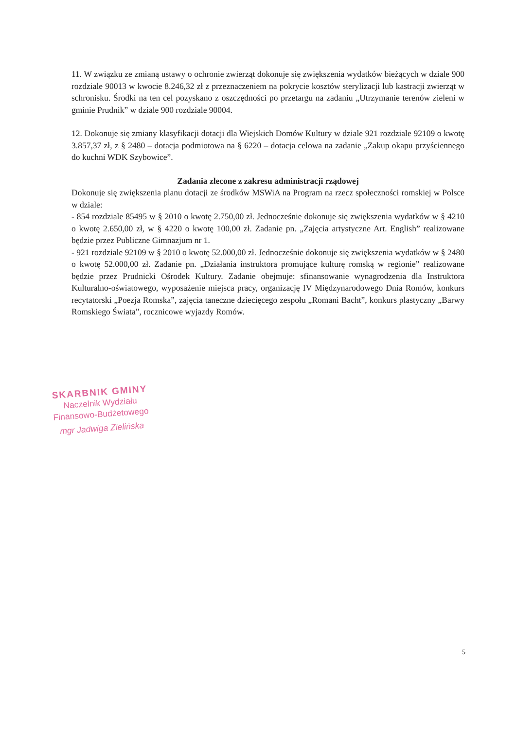11. W związku ze zmianą ustawy o ochronie zwierząt dokonuje się zwiększenia wydatków bieżących w dziale 900 rozdziale 90013 w kwocie 8.246,32 zł z przeznaczeniem na pokrycie kosztów sterylizacji lub kastracji zwierząt w schronisku. Środki na ten cel pozyskano z oszczędności po przetargu na zadaniu „Utrzymanie terenów zieleni w gminie Prudnik” w dziale 900 rozdziale 90004.
12. Dokonuje się zmiany klasyfikacji dotacji dla Wiejskich Domów Kultury w dziale 921 rozdziale 92109 o kwotę 3.857,37 zł, z § 2480 – dotacja podmiotowa na § 6220 – dotacja celowa na zadanie „Zakup okapu przyściennego do kuchni WDK Szybowice”.
Zadania zlecone z zakresu administracji rządowej
Dokonuje się zwiększenia planu dotacji ze środków MSWiA na Program na rzecz społeczności romskiej w Polsce w dziale:
- 854 rozdziale 85495 w § 2010 o kwotę 2.750,00 zł. Jednocześnie dokonuje się zwiększenia wydatków w § 4210 o kwotę 2.650,00 zł, w § 4220 o kwotę 100,00 zł. Zadanie pn. „Zajęcia artystyczne Art. English” realizowane będzie przez Publiczne Gimnazjum nr 1.
- 921 rozdziale 92109 w § 2010 o kwotę 52.000,00 zł. Jednocześnie dokonuje się zwiększenia wydatków w § 2480 o kwotę 52.000,00 zł. Zadanie pn. „Działania instruktora promujące kulturę romską w regionie” realizowane będzie przez Prudnicki Ośrodek Kultury. Zadanie obejmuje: sfinansowanie wynagrodzenia dla Instruktora Kulturalno-oświatowego, wyposażenie miejsca pracy, organizację IV Międzynarodowego Dnia Romów, konkurs recytatorski „Poezja Romska”, zajęcia taneczne dziecięcego zespołu „Romani Bacht”, konkurs plastyczny „Barwy Romskiego Świata”, rocznicowe wyjazdy Romów.
SKARBNIK GMINY
Naczelnik Wydziału
Finansowo-Budżetowego
mgr Jadwiga Zielińska
5